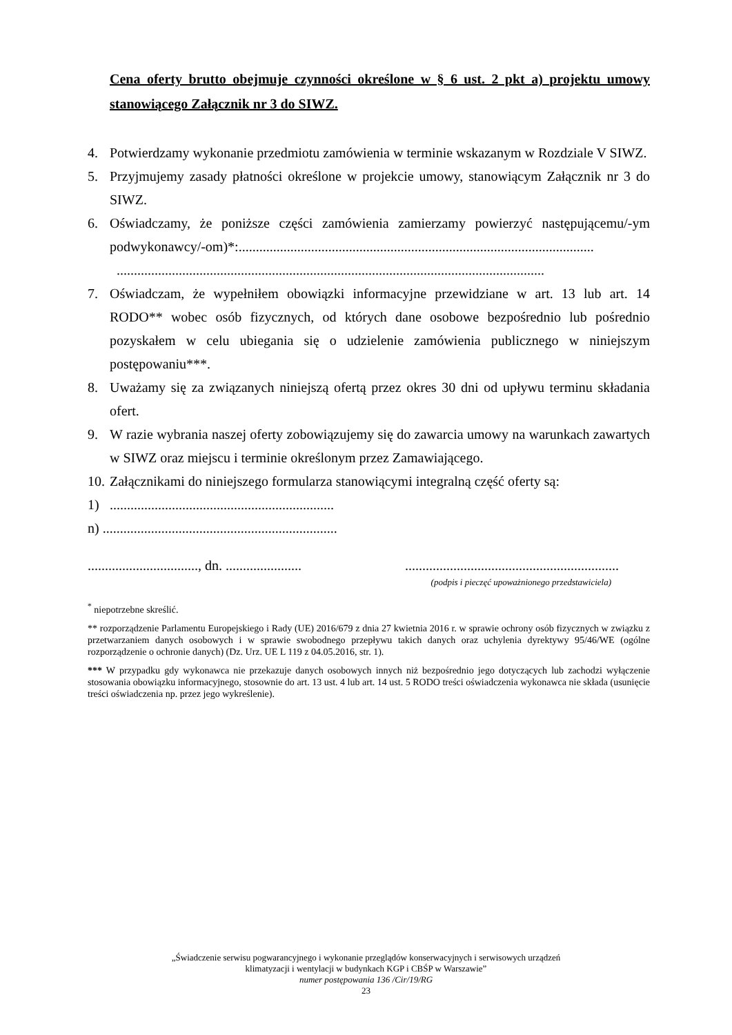Cena oferty brutto obejmuje czynności określone w § 6 ust. 2 pkt a) projektu umowy stanowiącego Załącznik nr 3 do SIWZ.
4. Potwierdzamy wykonanie przedmiotu zamówienia w terminie wskazanym w Rozdziale V SIWZ.
5. Przyjmujemy zasady płatności określone w projekcie umowy, stanowiącym Załącznik nr 3 do SIWZ.
6. Oświadczamy, że poniższe części zamówienia zamierzamy powierzyć następującemu/-ym podwykonawcy/-om)*:.......................................................................................................
............................................................................................................................
7. Oświadczam, że wypełniłem obowiązki informacyjne przewidziane w art. 13 lub art. 14 RODO** wobec osób fizycznych, od których dane osobowe bezpośrednio lub pośrednio pozyskałem w celu ubiegania się o udzielenie zamówienia publicznego w niniejszym postępowaniu***.
8. Uważamy się za związanych niniejszą ofertą przez okres 30 dni od upływu terminu składania ofert.
9. W razie wybrania naszej oferty zobowiązujemy się do zawarcia umowy na warunkach zawartych w SIWZ oraz miejscu i terminie określonym przez Zamawiającego.
10. Załącznikami do niniejszego formularza stanowiącymi integralną część oferty są:
1).................................................................
n) ....................................................................
................................, dn. ....................................................................................
(podpis i pieczęć upoważnionego przedstawiciela)
<sup>*</sup> niepotrzebne skreślić.
** rozporządzenie Parlamentu Europejskiego i Rady (UE) 2016/679 z dnia 27 kwietnia 2016 r. w sprawie ochrony osób fizycznych w związku z przetwarzaniem danych osobowych i w sprawie swobodnego przepływu takich danych oraz uchylenia dyrektywy 95/46/WE (ogólne rozporządzenie o ochronie danych) (Dz. Urz. UE L 119 z 04.05.2016, str. 1).
*** W przypadku gdy wykonawca nie przekazuje danych osobowych innych niż bezpośrednio jego dotyczących lub zachodzi wyłączenie stosowania obowiązku informacyjnego, stosownie do art. 13 ust. 4 lub art. 14 ust. 5 RODO treści oświadczenia wykonawca nie składa (usunięcie treści oświadczenia np. przez jego wykreślenie).
„Świadczenie serwisu pogwarancyjnego i wykonanie przeglądów konserwacyjnych i serwisowych urządzeń
klimatyzacji i wentylacji w budynkach KGP i CBŚP w Warszawie”
numer postępowania 136 /Cir/19/RG
23